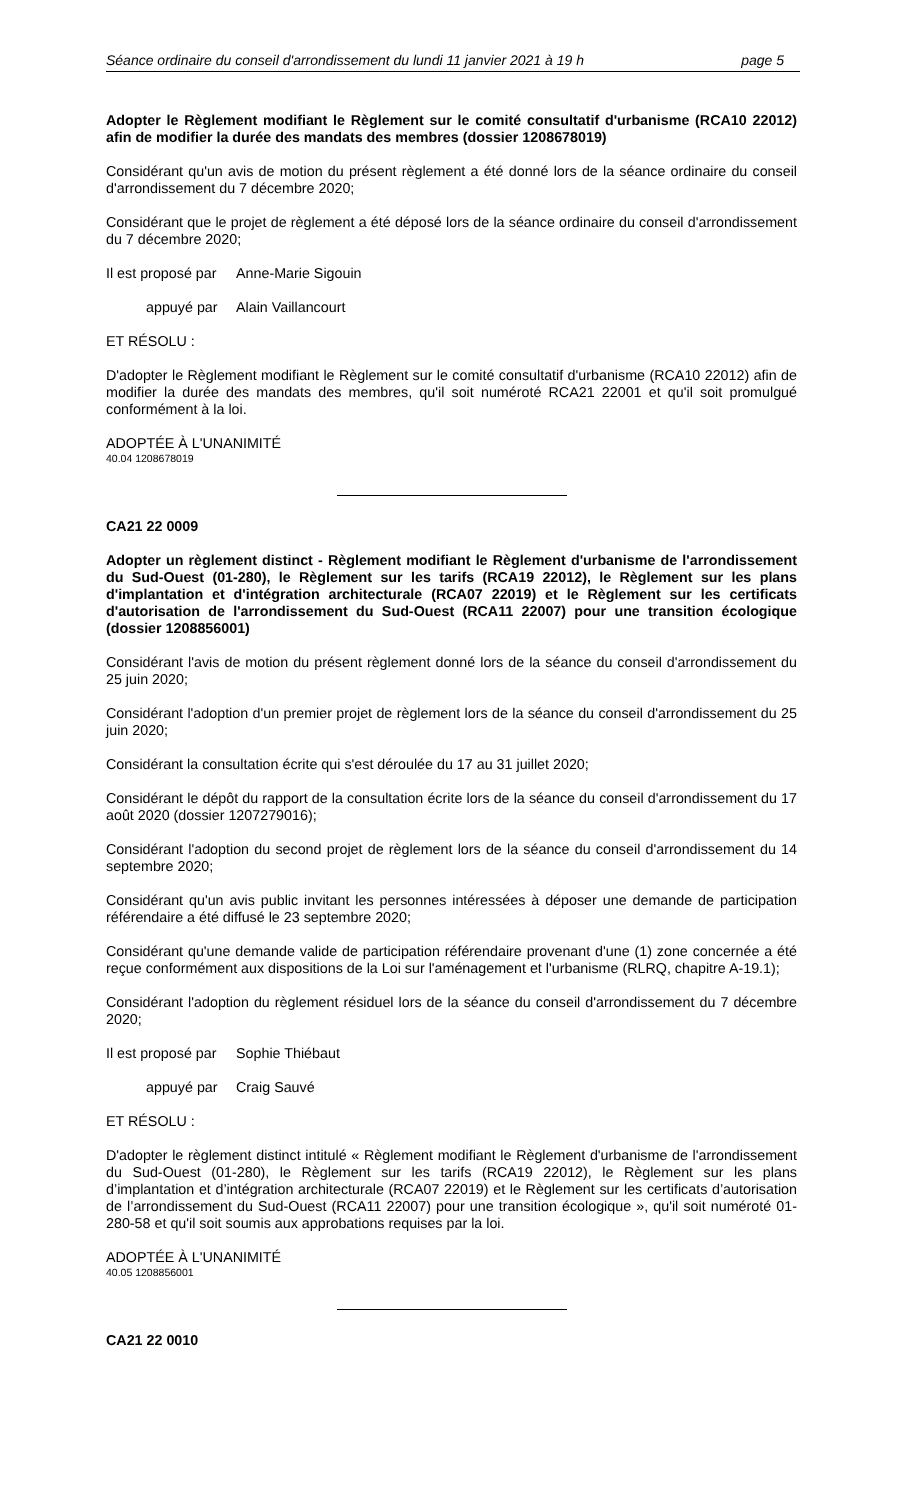Séance ordinaire du conseil d'arrondissement du lundi 11 janvier 2021 à 19 h page 5
Adopter le Règlement modifiant le Règlement sur le comité consultatif d'urbanisme (RCA10 22012) afin de modifier la durée des mandats des membres (dossier 1208678019)
Considérant qu'un avis de motion du présent règlement a été donné lors de la séance ordinaire du conseil d'arrondissement du 7 décembre 2020;
Considérant que le projet de règlement a été déposé lors de la séance ordinaire du conseil d'arrondissement du 7 décembre 2020;
Il est proposé par Anne-Marie Sigouin
appuyé par Alain Vaillancourt
ET RÉSOLU :
D'adopter le Règlement modifiant le Règlement sur le comité consultatif d'urbanisme (RCA10 22012) afin de modifier la durée des mandats des membres, qu'il soit numéroté RCA21 22001 et qu'il soit promulgué conformément à la loi.
ADOPTÉE À L'UNANIMITÉ
40.04 1208678019
CA21 22 0009
Adopter un règlement distinct - Règlement modifiant le Règlement d'urbanisme de l'arrondissement du Sud-Ouest (01-280), le Règlement sur les tarifs (RCA19 22012), le Règlement sur les plans d'implantation et d'intégration architecturale (RCA07 22019) et le Règlement sur les certificats d'autorisation de l'arrondissement du Sud-Ouest (RCA11 22007) pour une transition écologique (dossier 1208856001)
Considérant l'avis de motion du présent règlement donné lors de la séance du conseil d'arrondissement du 25 juin 2020;
Considérant l'adoption d'un premier projet de règlement lors de la séance du conseil d'arrondissement du 25 juin 2020;
Considérant la consultation écrite qui s'est déroulée du 17 au 31 juillet 2020;
Considérant le dépôt du rapport de la consultation écrite lors de la séance du conseil d'arrondissement du 17 août 2020 (dossier 1207279016);
Considérant l'adoption du second projet de règlement lors de la séance du conseil d'arrondissement du 14 septembre 2020;
Considérant qu'un avis public invitant les personnes intéressées à déposer une demande de participation référendaire a été diffusé le 23 septembre 2020;
Considérant qu'une demande valide de participation référendaire provenant d'une (1) zone concernée a été reçue conformément aux dispositions de la Loi sur l'aménagement et l'urbanisme (RLRQ, chapitre A-19.1);
Considérant l'adoption du règlement résiduel lors de la séance du conseil d'arrondissement du 7 décembre 2020;
Il est proposé par Sophie Thiébaut
appuyé par Craig Sauvé
ET RÉSOLU :
D'adopter le règlement distinct intitulé « Règlement modifiant le Règlement d'urbanisme de l'arrondissement du Sud-Ouest (01-280), le Règlement sur les tarifs (RCA19 22012), le Règlement sur les plans d’implantation et d’intégration architecturale (RCA07 22019) et le Règlement sur les certificats d’autorisation de l’arrondissement du Sud-Ouest (RCA11 22007) pour une transition écologique », qu'il soit numéroté 01-280-58 et qu'il soit soumis aux approbations requises par la loi.
ADOPTÉE À L'UNANIMITÉ
40.05 1208856001
CA21 22 0010